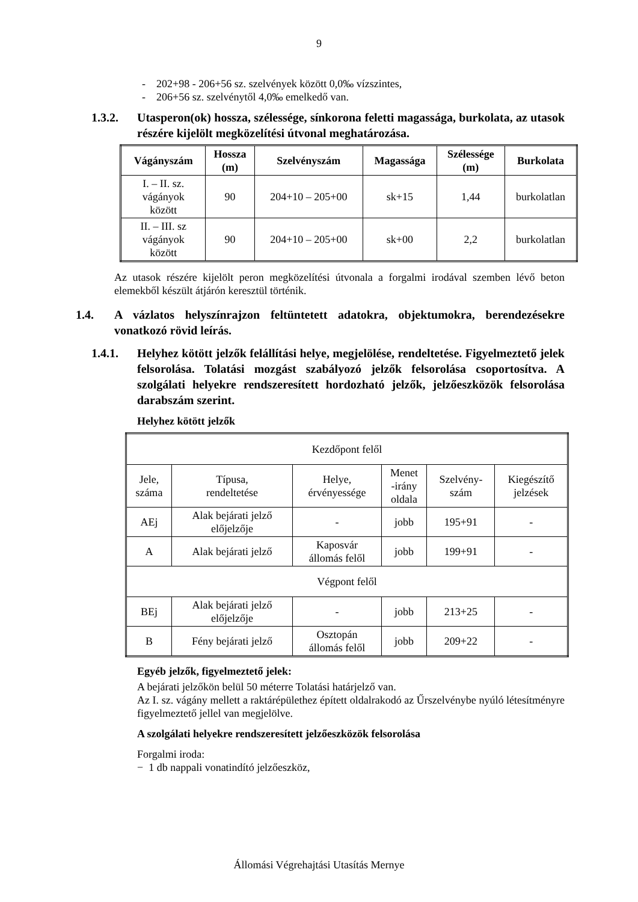9
- 202+98 - 206+56 sz. szelvények között 0,0‰ vízszintes,
- 206+56 sz. szelvénytől 4,0‰ emelkedő van.
1.3.2. Utasperon(ok) hossza, szélessége, sínkorona feletti magassága, burkolata, az utasok részére kijelölt megközelítési útvonal meghatározása.
| Vágányszám | Hossza (m) | Szelvényszám | Magassága | Szélessége (m) | Burkolata |
| --- | --- | --- | --- | --- | --- |
| I. – II. sz. vágányok között | 90 | 204+10 – 205+00 | sk+15 | 1,44 | burkolatlan |
| II. – III. sz vágányok között | 90 | 204+10 – 205+00 | sk+00 | 2,2 | burkolatlan |
Az utasok részére kijelölt peron megközelítési útvonala a forgalmi irodával szemben lévő beton elemekből készült átjárón keresztül történik.
1.4. A vázlatos helyszínrajzon feltüntetett adatokra, objektumokra, berendezésekre vonatkozó rövid leírás.
1.4.1. Helyhez kötött jelzők felállítási helye, megjelölése, rendeltetése. Figyelmeztető jelek felsorolása. Tolatási mozgást szabályozó jelzők felsorolása csoportosítva. A szolgálati helyekre rendszeresített hordozható jelzők, jelzőeszközök felsorolása darabszám szerint.
Helyhez kötött jelzők
| Kezdőpont felől | | | | | |
| Jele, száma | Típusa, rendeltetése | Helye, érvényessége | Menet -irány oldala | Szelvény- szám | Kiegészítő jelzések |
| AEj | Alak bejárati jelző előjelzője | - | jobb | 195+91 | - |
| A | Alak bejárati jelző | Kaposvár állomás felől | jobb | 199+91 | - |
| Végpont felől | | | | | |
| BEj | Alak bejárati jelző előjelzője | - | jobb | 213+25 | - |
| B | Fény bejárati jelző | Osztopán állomás felől | jobb | 209+22 | - |
Egyéb jelzők, figyelmeztető jelek:
A bejárati jelzőkön belül 50 méterre Tolatási határjelző van.
Az I. sz. vágány mellett a raktárépülethez épített oldalrakodó az Űrszelvénybe nyúló létesítményre figyelmeztető jellel van megjelölve.
A szolgálati helyekre rendszeresített jelzőeszközök felsorolása
Forgalmi iroda:
− 1 db nappali vonatindító jelzőeszköz,
Állomási Végrehajtási Utasítás Mernye